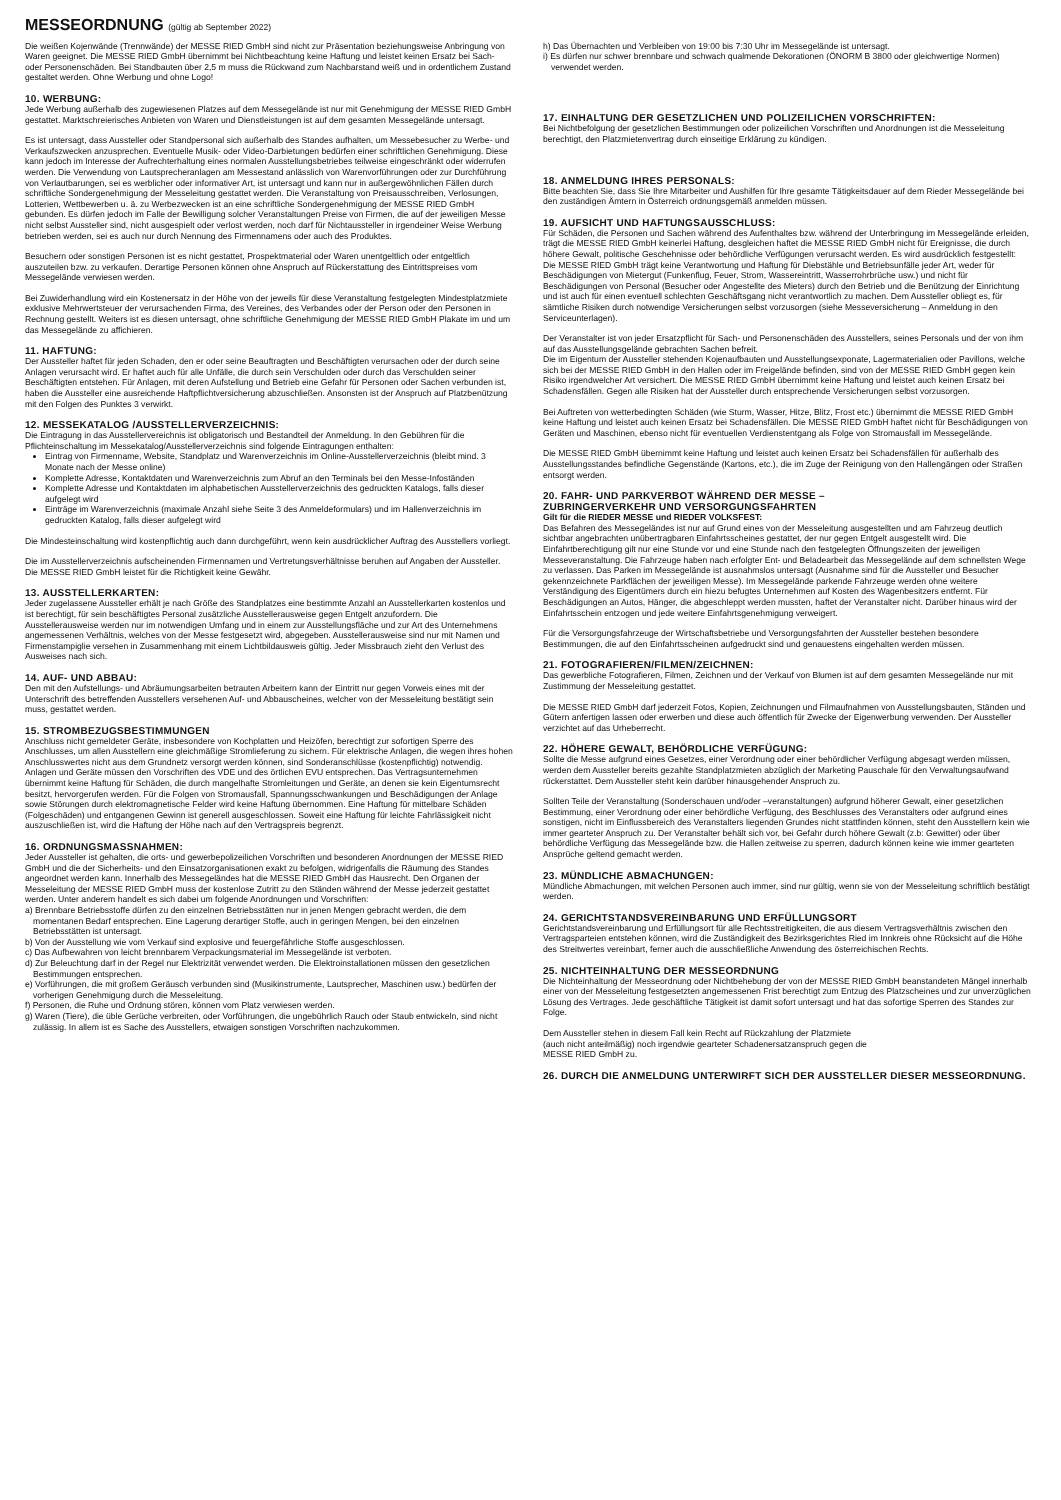MESSEORDNUNG (gültig ab September 2022)
Die weißen Kojenwände (Trennwände) der MESSE RIED GmbH sind nicht zur Präsentation beziehungsweise Anbringung von Waren geeignet. Die MESSE RIED GmbH übernimmt bei Nichtbeachtung keine Haftung und leistet keinen Ersatz bei Sach- oder Personenschäden. Bei Standbauten über 2,5 m muss die Rückwand zum Nachbarstand weiß und in ordentlichem Zustand gestaltet werden. Ohne Werbung und ohne Logo!
10. WERBUNG:
Jede Werbung außerhalb des zugewiesenen Platzes auf dem Messegelände ist nur mit Genehmigung der MESSE RIED GmbH gestattet. Marktschreierisches Anbieten von Waren und Dienstleistungen ist auf dem gesamten Messegelände untersagt.
Es ist untersagt, dass Aussteller oder Standpersonal sich außerhalb des Standes aufhalten, um Messebesucher zu Werbe- und Verkaufszwecken anzusprechen. Eventuelle Musik- oder Video-Darbietungen bedürfen einer schriftlichen Genehmigung. Diese kann jedoch im Interesse der Aufrechterhaltung eines normalen Ausstellungsbetriebes teilweise eingeschränkt oder widerrufen werden. Die Verwendung von Lautsprecheranlagen am Messestand anlässlich von Warenvorführungen oder zur Durchführung von Verlautbarungen, sei es werblicher oder informativer Art, ist untersagt und kann nur in außergewöhnlichen Fällen durch schriftliche Sondergenehmigung der Messeleitung gestattet werden. Die Veranstaltung von Preisausschreiben, Verlosungen, Lotterien, Wettbewerben u. ä. zu Werbezwecken ist an eine schriftliche Sondergenehmigung der MESSE RIED GmbH gebunden. Es dürfen jedoch im Falle der Bewilligung solcher Veranstaltungen Preise von Firmen, die auf der jeweiligen Messe nicht selbst Aussteller sind, nicht ausgespielt oder verlost werden, noch darf für Nichtaussteller in irgendeiner Weise Werbung betrieben werden, sei es auch nur durch Nennung des Firmennamens oder auch des Produktes.
Besuchern oder sonstigen Personen ist es nicht gestattet, Prospektmaterial oder Waren unentgeltlich oder entgeltlich auszuteilen bzw. zu verkaufen. Derartige Personen können ohne Anspruch auf Rückerstattung des Eintrittspreises vom Messegelände verwiesen werden.
Bei Zuwiderhandlung wird ein Kostenersatz in der Höhe von der jeweils für diese Veranstaltung festgelegten Mindestplatzmiete exklusive Mehrwertsteuer der verursachenden Firma, des Vereines, des Verbandes oder der Person oder den Personen in Rechnung gestellt. Weiters ist es diesen untersagt, ohne schriftliche Genehmigung der MESSE RIED GmbH Plakate im und um das Messegelände zu affichieren.
11. HAFTUNG:
Der Aussteller haftet für jeden Schaden, den er oder seine Beauftragten und Beschäftigten verursachen oder der durch seine Anlagen verursacht wird. Er haftet auch für alle Unfälle, die durch sein Verschulden oder durch das Verschulden seiner Beschäftigten entstehen. Für Anlagen, mit deren Aufstellung und Betrieb eine Gefahr für Personen oder Sachen verbunden ist, haben die Aussteller eine ausreichende Haftpflichtversicherung abzuschließen. Ansonsten ist der Anspruch auf Platzbenützung mit den Folgen des Punktes 3 verwirkt.
12. MESSEKATALOG /AUSSTELLERVERZEICHNIS:
Die Eintragung in das Ausstellervereichnis ist obligatorisch und Bestandteil der Anmeldung. In den Gebühren für die Pflichteinschaltung im Messekatalog/Ausstellerverzeichnis sind folgende Eintragungen enthalten:
Eintrag von Firmenname, Website, Standplatz und Warenverzeichnis im Online-Ausstellerverzeichnis (bleibt mind. 3 Monate nach der Messe online)
Komplette Adresse, Kontaktdaten und Warenverzeichnis zum Abruf an den Terminals bei den Messe-Infoständen
Komplette Adresse und Kontaktdaten im alphabetischen Ausstellerverzeichnis des gedruckten Katalogs, falls dieser aufgelegt wird
Einträge im Warenverzeichnis (maximale Anzahl siehe Seite 3 des Anmeldeformulars) und im Hallenverzeichnis im gedruckten Katalog, falls dieser aufgelegt wird
Die Mindesteinschaltung wird kostenpflichtig auch dann durchgeführt, wenn kein ausdrücklicher Auftrag des Ausstellers vorliegt.
Die im Ausstellerverzeichnis aufscheinenden Firmennamen und Vertretungsverhältnisse beruhen auf Angaben der Aussteller. Die MESSE RIED GmbH leistet für die Richtigkeit keine Gewähr.
13. AUSSTELLERKARTEN:
Jeder zugelassene Aussteller erhält je nach Größe des Standplatzes eine bestimmte Anzahl an Ausstellerkarten kostenlos und ist berechtigt, für sein beschäftigtes Personal zusätzliche Ausstellerausweise gegen Entgelt anzufordern. Die Ausstellerausweise werden nur im notwendigen Umfang und in einem zur Ausstellungsfläche und zur Art des Unternehmens angemessenen Verhältnis, welches von der Messe festgesetzt wird, abgegeben. Ausstellerausweise sind nur mit Namen und Firmenstampiglie versehen in Zusammenhang mit einem Lichtbildausweis gültig. Jeder Missbrauch zieht den Verlust des Ausweises nach sich.
14. AUF- UND ABBAU:
Den mit den Aufstellungs- und Abräumungsarbeiten betrauten Arbeitern kann der Eintritt nur gegen Vorweis eines mit der Unterschrift des betreffenden Ausstellers versehenen Auf- und Abbauscheines, welcher von der Messeleitung bestätigt sein muss, gestattet werden.
15. STROMBEZUGSBESTIMMUNGEN
Anschluss nicht gemeldeter Geräte, insbesondere von Kochplatten und Heizöfen, berechtigt zur sofortigen Sperre des Anschlusses, um allen Ausstellern eine gleichmäßige Stromlieferung zu sichern. Für elektrische Anlagen, die wegen ihres hohen Anschlusswertes nicht aus dem Grundnetz versorgt werden können, sind Sonderanschlüsse (kostenpflichtig) notwendig. Anlagen und Geräte müssen den Vorschriften des VDE und des örtlichen EVU entsprechen. Das Vertragsunternehmen übernimmt keine Haftung für Schäden, die durch mangelhafte Stromleitungen und Geräte, an denen sie kein Eigentumsrecht besitzt, hervorgerufen werden. Für die Folgen von Stromausfall, Spannungsschwankungen und Beschädigungen der Anlage sowie Störungen durch elektromagnetische Felder wird keine Haftung übernommen. Eine Haftung für mittelbare Schäden (Folgeschäden) und entgangenen Gewinn ist generell ausgeschlossen. Soweit eine Haftung für leichte Fahrlässigkeit nicht auszuschließen ist, wird die Haftung der Höhe nach auf den Vertragspreis begrenzt.
16. ORDNUNGSMASSNAHMEN:
Jeder Aussteller ist gehalten, die orts- und gewerbepolizeilichen Vorschriften und besonderen Anordnungen der MESSE RIED GmbH und die der Sicherheits- und den Einsatzorganisationen exakt zu befolgen, widrigenfalls die Räumung des Standes angeordnet werden kann. Innerhalb des Messegeländes hat die MESSE RIED GmbH das Hausrecht. Den Organen der Messeleitung der MESSE RIED GmbH muss der kostenlose Zutritt zu den Ständen während der Messe jederzeit gestattet werden. Unter anderem handelt es sich dabei um folgende Anordnungen und Vorschriften:
a) Brennbare Betriebsstoffe dürfen zu den einzelnen Betriebsstätten nur in jenen Mengen gebracht werden, die dem momentanen Bedarf entsprechen. Eine Lagerung derartiger Stoffe, auch in geringen Mengen, bei den einzelnen Betriebsstätten ist untersagt.
b) Von der Ausstellung wie vom Verkauf sind explosive und feuergefährliche Stoffe ausgeschlossen.
c) Das Aufbewahren von leicht brennbarem Verpackungsmaterial im Messegelände ist verboten.
d) Zur Beleuchtung darf in der Regel nur Elektrizität verwendet werden. Die Elektroinstallationen müssen den gesetzlichen Bestimmungen entsprechen.
e) Vorführungen, die mit großem Geräusch verbunden sind (Musikinstrumente, Lautsprecher, Maschinen usw.) bedürfen der vorherigen Genehmigung durch die Messeleitung.
f) Personen, die Ruhe und Ordnung stören, können vom Platz verwiesen werden.
g) Waren (Tiere), die üble Gerüche verbreiten, oder Vorführungen, die ungebührlich Rauch oder Staub entwickeln, sind nicht zulässig. In allem ist es Sache des Ausstellers, etwaigen sonstigen Vorschriften nachzukommen.
h) Das Übernachten und Verbleiben von 19:00 bis 7:30 Uhr im Messegelände ist untersagt.
i) Es dürfen nur schwer brennbare und schwach qualmende Dekorationen (ÖNORM B 3800 oder gleichwertige Normen) verwendet werden.
17. EINHALTUNG DER GESETZLICHEN UND POLIZEILICHEN VORSCHRIFTEN:
Bei Nichtbefolgung der gesetzlichen Bestimmungen oder polizeilichen Vorschriften und Anordnungen ist die Messeleitung berechtigt, den Platzmietenvertrag durch einseitige Erklärung zu kündigen.
18. ANMELDUNG IHRES PERSONALS:
Bitte beachten Sie, dass Sie Ihre Mitarbeiter und Aushilfen für Ihre gesamte Tätigkeitsdauer auf dem Rieder Messegelände bei den zuständigen Ämtern in Österreich ordnungsgemäß anmelden müssen.
19. AUFSICHT UND HAFTUNGSAUSSCHLUSS:
Für Schäden, die Personen und Sachen während des Aufenthaltes bzw. während der Unterbringung im Messegelände erleiden, trägt die MESSE RIED GmbH keinerlei Haftung, desgleichen haftet die MESSE RIED GmbH nicht für Ereignisse, die durch höhere Gewalt, politische Geschehnisse oder behördliche Verfügungen verursacht werden. Es wird ausdrücklich festgestellt: Die MESSE RIED GmbH trägt keine Verantwortung und Haftung für Diebstähle und Betriebsunfälle jeder Art, weder für Beschädigungen von Mietergut (Funkenflug, Feuer, Strom, Wassereintritt, Wasserrohrbrüche usw.) und nicht für Beschädigungen von Personal (Besucher oder Angestellte des Mieters) durch den Betrieb und die Benützung der Einrichtung und ist auch für einen eventuell schlechten Geschäftsgang nicht verantwortlich zu machen. Dem Aussteller obliegt es, für sämtliche Risiken durch notwendige Versicherungen selbst vorzusorgen (siehe Messeversicherung – Anmeldung in den Serviceunterlagen).
Der Veranstalter ist von jeder Ersatzpflicht für Sach- und Personenschäden des Ausstellers, seines Personals und der von ihm auf das Ausstellungsgelände gebrachten Sachen befreit.
Die im Eigentum der Aussteller stehenden Kojenaufbauten und Ausstellungsexponate, Lagermaterialien oder Pavillons, welche sich bei der MESSE RIED GmbH in den Hallen oder im Freigelände befinden, sind von der MESSE RIED GmbH gegen kein Risiko irgendwelcher Art versichert. Die MESSE RIED GmbH übernimmt keine Haftung und leistet auch keinen Ersatz bei Schadensfällen. Gegen alle Risiken hat der Aussteller durch entsprechende Versicherungen selbst vorzusorgen.
Bei Auftreten von wetterbedingten Schäden (wie Sturm, Wasser, Hitze, Blitz, Frost etc.) übernimmt die MESSE RIED GmbH keine Haftung und leistet auch keinen Ersatz bei Schadensfällen. Die MESSE RIED GmbH haftet nicht für Beschädigungen von Geräten und Maschinen, ebenso nicht für eventuellen Verdienstentgang als Folge von Stromausfall im Messegelände.
Die MESSE RIED GmbH übernimmt keine Haftung und leistet auch keinen Ersatz bei Schadensfällen für außerhalb des Ausstellungsstandes befindliche Gegenstände (Kartons, etc.), die im Zuge der Reinigung von den Hallengängen oder Straßen entsorgt werden.
20. FAHR- UND PARKVERBOT WÄHREND DER MESSE –
ZUBRINGERVERKEHR UND VERSORGUNGSFAHRTEN
Gilt für die RIEDER MESSE und RIEDER VOLKSFEST:
Das Befahren des Messegeländes ist nur auf Grund eines von der Messeleitung ausgestellten und am Fahrzeug deutlich sichtbar angebrachten unübertragbaren Einfahrtsscheines gestattet, der nur gegen Entgelt ausgestellt wird. Die Einfahrtberechtigung gilt nur eine Stunde vor und eine Stunde nach den festgelegten Öffnungszeiten der jeweiligen Messeveranstaltung. Die Fahrzeuge haben nach erfolgter Ent- und Beladearbeit das Messegelände auf dem schnellsten Wege zu verlassen. Das Parken im Messegelände ist ausnahmslos untersagt (Ausnahme sind für die Aussteller und Besucher gekennzeichnete Parkflächen der jeweiligen Messe). Im Messegelände parkende Fahrzeuge werden ohne weitere Verständigung des Eigentümers durch ein hiezu befugtes Unternehmen auf Kosten des Wagenbesitzers entfernt. Für Beschädigungen an Autos, Hänger, die abgeschleppt werden mussten, haftet der Veranstalter nicht. Darüber hinaus wird der Einfahrtsschein entzogen und jede weitere Einfahrtsgenehmigung verweigert.
Für die Versorgungsfahrzeuge der Wirtschaftsbetriebe und Versorgungsfahrten der Aussteller bestehen besondere Bestimmungen, die auf den Einfahrtsscheinen aufgedruckt sind und genauestens eingehalten werden müssen.
21. FOTOGRAFIEREN/FILMEN/ZEICHNEN:
Das gewerbliche Fotografieren, Filmen, Zeichnen und der Verkauf von Blumen ist auf dem gesamten Messegelände nur mit Zustimmung der Messeleitung gestattet.
Die MESSE RIED GmbH darf jederzeit Fotos, Kopien, Zeichnungen und Filmaufnahmen von Ausstellungsbauten, Ständen und Gütern anfertigen lassen oder erwerben und diese auch öffentlich für Zwecke der Eigenwerbung verwenden. Der Aussteller verzichtet auf das Urheberrecht.
22. HÖHERE GEWALT, BEHÖRDLICHE VERFÜGUNG:
Sollte die Messe aufgrund eines Gesetzes, einer Verordnung oder einer behördlicher Verfügung abgesagt werden müssen, werden dem Aussteller bereits gezahlte Standplatzmieten abzüglich der Marketing Pauschale für den Verwaltungsaufwand rückerstattet. Dem Aussteller steht kein darüber hinausgehender Anspruch zu.
Sollten Teile der Veranstaltung (Sonderschauen und/oder –veranstaltungen) aufgrund höherer Gewalt, einer gesetzlichen Bestimmung, einer Verordnung oder einer behördliche Verfügung, des Beschlusses des Veranstalters oder aufgrund eines sonstigen, nicht im Einflussbereich des Veranstalters liegenden Grundes nicht stattfinden können, steht den Ausstellern kein wie immer gearteter Anspruch zu. Der Veranstalter behält sich vor, bei Gefahr durch höhere Gewalt (z.b: Gewitter) oder über behördliche Verfügung das Messegelände bzw. die Hallen zeitweise zu sperren, dadurch können keine wie immer gearteten Ansprüche geltend gemacht werden.
23. MÜNDLICHE ABMACHUNGEN:
Mündliche Abmachungen, mit welchen Personen auch immer, sind nur gültig, wenn sie von der Messeleitung schriftlich bestätigt werden.
24. GERICHTSTANDSVEREINBARUNG UND ERFÜLLUNGSORT
Gerichtstandsvereinbarung und Erfüllungsort für alle Rechtsstreitigkeiten, die aus diesem Vertragsverhältnis zwischen den Vertragsparteien entstehen können, wird die Zuständigkeit des Bezirksgerichtes Ried im Innkreis ohne Rücksicht auf die Höhe des Streitwertes vereinbart, ferner auch die ausschließliche Anwendung des österreichischen Rechts.
25. NICHTEINHALTUNG DER MESSEORDNUNG
Die Nichteinhaltung der Messeordnung oder Nichtbehebung der von der MESSE RIED GmbH beanstandeten Mängel innerhalb einer von der Messeleitung festgesetzten angemessenen Frist berechtigt zum Entzug des Platzscheines und zur unverzüglichen Lösung des Vertrages. Jede geschäftliche Tätigkeit ist damit sofort untersagt und hat das sofortige Sperren des Standes zur Folge.
Dem Aussteller stehen in diesem Fall kein Recht auf Rückzahlung der Platzmiete
(auch nicht anteilmäßig) noch irgendwie gearteter Schadenersatzanspruch gegen die
MESSE RIED GmbH zu.
26. DURCH DIE ANMELDUNG UNTERWIRFT SICH DER AUSSTELLER DIESER MESSEORDNUNG.